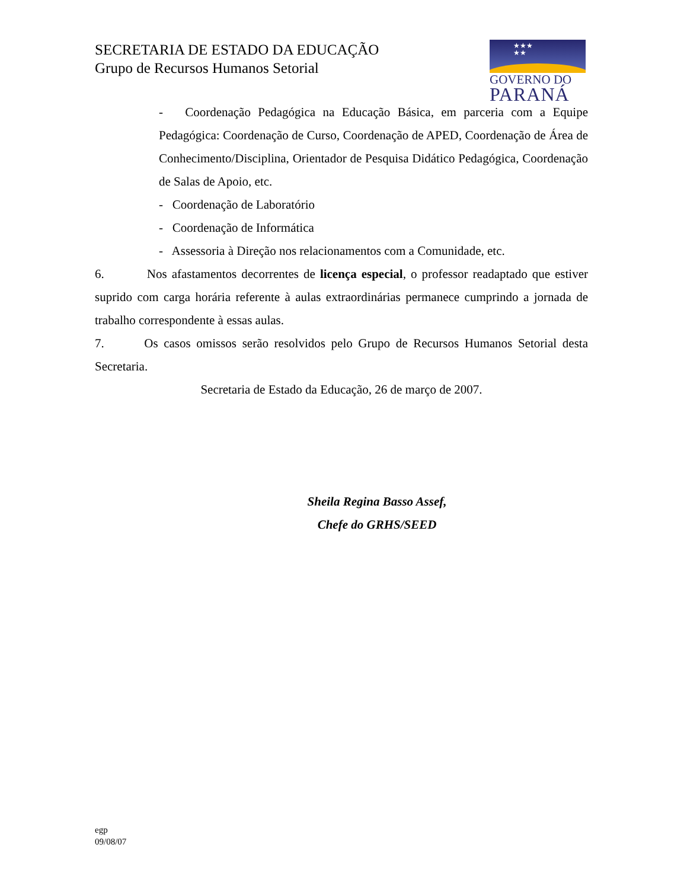SECRETARIA DE ESTADO DA EDUCAÇÃO
Grupo de Recursos Humanos Setorial
★★★
★★
GOVERNO DO
PARANÁ
- Coordenação Pedagógica na Educação Básica, em parceria com a Equipe Pedagógica: Coordenação de Curso, Coordenação de APED, Coordenação de Área de Conhecimento/Disciplina, Orientador de Pesquisa Didático Pedagógica, Coordenação de Salas de Apoio, etc.
- Coordenação de Laboratório
- Coordenação de Informática
- Assessoria à Direção nos relacionamentos com a Comunidade, etc.
6. Nos afastamentos decorrentes de licença especial, o professor readaptado que estiver suprido com carga horária referente à aulas extraordinárias permanece cumprindo a jornada de trabalho correspondente à essas aulas.
7. Os casos omissos serão resolvidos pelo Grupo de Recursos Humanos Setorial desta Secretaria.
Secretaria de Estado da Educação, 26 de março de 2007.
Sheila Regina Basso Assef,
Chefe do GRHS/SEED
egp
09/08/07